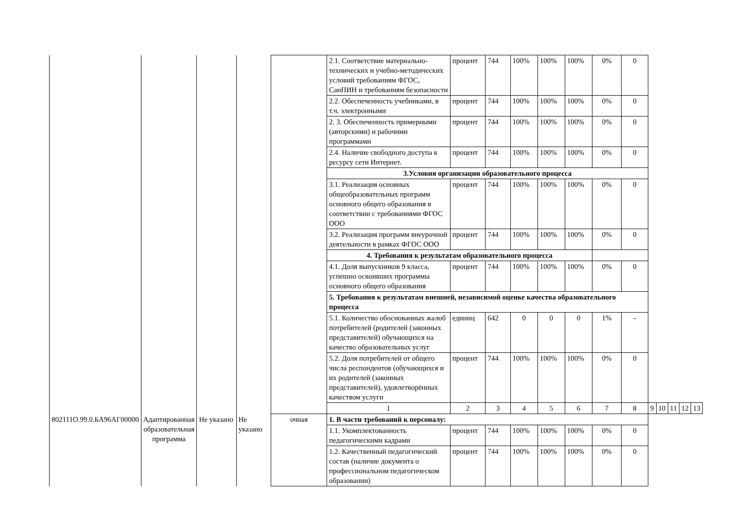| | | | | | 2.1. Соответствие материально-технических и учебно-методических условий требованиям ФГОС, СанПИН и требованиям безопасности | процент | 744 | 100% | 100% | 100% | 0% | 0 | | | | | |
| | | | | | 2.2. Обеспеченность учебниками, в т.ч. электронными | процент | 744 | 100% | 100% | 100% | 0% | 0 | | | | | |
| | | | | | 2. 3. Обеспеченность примерными (авторскими) и рабочими программами | процент | 744 | 100% | 100% | 100% | 0% | 0 | | | | | |
| | | | | | 2.4. Наличие свободного доступа к ресурсу сети Интернет. | процент | 744 | 100% | 100% | 100% | 0% | 0 | | | | | |
| | | | | | 3.Условия организации образовательного процесса | | | | | | | | | | | | |
| | | | | | 3.1. Реализация основных общеобразовательных программ основного общего образования в соответствии с требованиями ФГОС ООО | процент | 744 | 100% | 100% | 100% | 0% | 0 | | | | | |
| | | | | | 3.2. Реализация программ внеурочной деятельности в рамках ФГОС ООО | процент | 744 | 100% | 100% | 100% | 0% | 0 | | | | | |
| | | | | | 4. Требования к результатам образовательного процесса | | | | | | | | | | | | |
| | | | | | 4.1. Доля выпускников 9 класса, успешно освоивших программы основного общего образования | процент | 744 | 100% | 100% | 100% | 0% | 0 | | | | | |
| | | | | | 5. Требования к результатам внешней, независимой оценке качества образовательного процесса | | | | | | | | | | | | |
| | | | | | 5.1. Количество обоснованных жалоб потребителей (родителей (законных представителей) обучающихся на качество образовательных услуг | единиц | 642 | 0 | 0 | 0 | 1% | - | | | | | |
| | | | | | 5.2. Доля потребителей от общего числа респондентов (обучающихся и их родителей (законных представителей), удовлетворённых качеством услуги | процент | 744 | 100% | 100% | 100% | 0% | 0 | | | | | |
| | | | | | 1 | 2 | 3 | 4 | 5 | 6 | 7 | 8 | 9 | 10 | 11 | 12 | 13 |
| 802111О.99.0.БА96АГ00000 | Адаптированная образовательная программа | Не указано | Не указано | очная | 1. В части требований к персоналу: | | | | | | | | | | | | |
| | | | | | 1.1. Укомплектованность педагогическими кадрами | процент | 744 | 100% | 100% | 100% | 0% | 0 | | | | | |
| | | | | | 1.2. Качественный педагогический состав (наличие документа о профессиональном педагогическом образовании) | процент | 744 | 100% | 100% | 100% | 0% | 0 | | | | | |